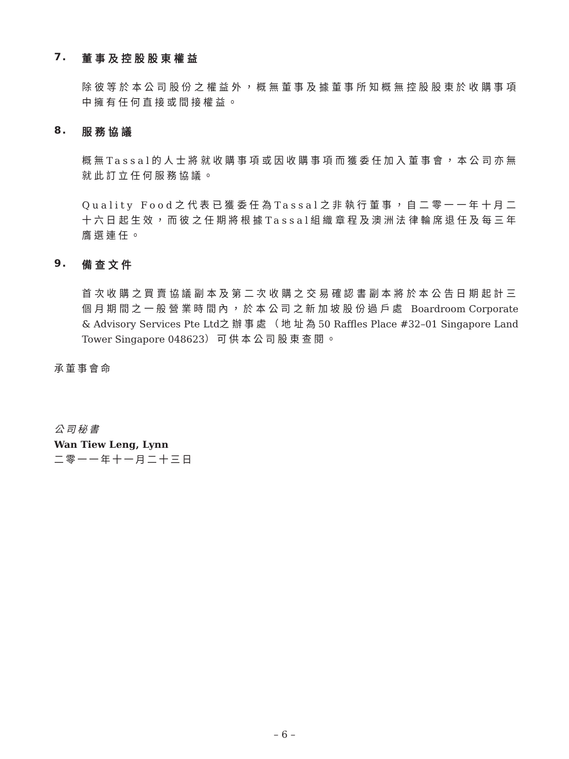7. 董事及控股股東權益
除彼等於本公司股份之權益外，概無董事及據董事所知概無控股股東於收購事項中擁有任何直接或間接權益。
8. 服務協議
概無Tassal的人士將就收購事項或因收購事項而獲委任加入董事會，本公司亦無就此訂立任何服務協議。
Quality Food之代表已獲委任為Tassal之非執行董事，自二零一一年十月二十六日起生效，而彼之任期將根據Tassal組織章程及澳洲法律輪席退任及每三年膺選連任。
9. 備查文件
首次收購之買賣協議副本及第二次收購之交易確認書副本將於本公告日期起計三個月期間之一般營業時間內，於本公司之新加坡股份過戶處 Boardroom Corporate & Advisory Services Pte Ltd之辦事處（地址為50 Raffles Place #32–01 Singapore Land Tower Singapore 048623）可供本公司股東查閱。
承董事會命
公司秘書
Wan Tiew Leng, Lynn
二零一一年十一月二十三日
– 6 –